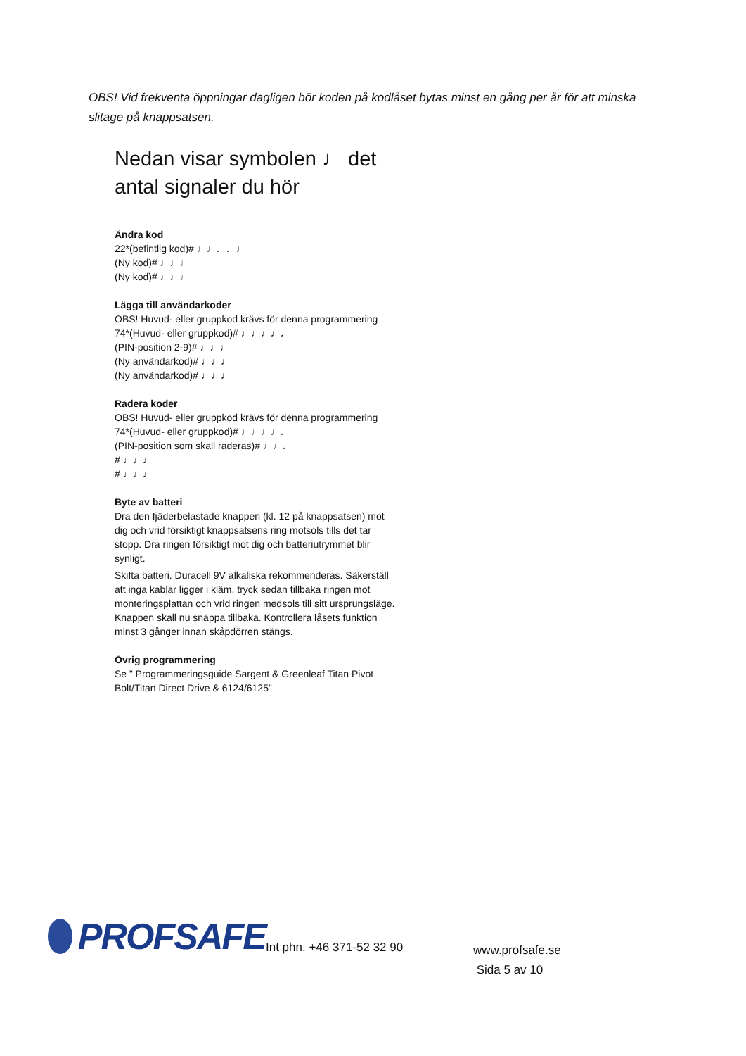OBS! Vid frekventa öppningar dagligen bör koden på kodlåset bytas minst en gång per år för att minska slitage på knappsatsen.
Nedan visar symbolen ♩ det antal signaler du hör
Ändra kod
22*(befintlig kod)# ♩♩♩♩♩
(Ny kod)# ♩♩♩
(Ny kod)# ♩♩♩
Lägga till användarkoder
OBS! Huvud- eller gruppkod krävs för denna programmering
74*(Huvud- eller gruppkod)# ♩♩♩♩♩
(PIN-position 2-9)# ♩♩♩
(Ny användarkod)# ♩♩♩
(Ny användarkod)# ♩♩♩
Radera koder
OBS! Huvud- eller gruppkod krävs för denna programmering
74*(Huvud- eller gruppkod)# ♩♩♩♩♩
(PIN-position som skall raderas)# ♩♩♩
# ♩♩♩
# ♩♩♩
Byte av batteri
Dra den fjäderbelastade knappen (kl. 12 på knappsatsen) mot dig och vrid försiktigt knappsatsens ring motsols tills det tar stopp. Dra ringen försiktigt mot dig och batteriutrymmet blir synligt.
Skifta batteri. Duracell 9V alkaliska rekommenderas. Säkerställ att inga kablar ligger i kläm, tryck sedan tillbaka ringen mot monteringsplattan och vrid ringen medsols till sitt ursprungsläge. Knappen skall nu snäppa tillbaka. Kontrollera låsets funktion minst 3 gånger innan skåpdörren stängs.
Övrig programmering
Se ” Programmeringsguide Sargent & Greenleaf Titan Pivot Bolt/Titan Direct Drive & 6124/6125”
PROFSAFE
Int phn. +46 371-52 32 90
www.profsafe.se
Sida 5 av 10